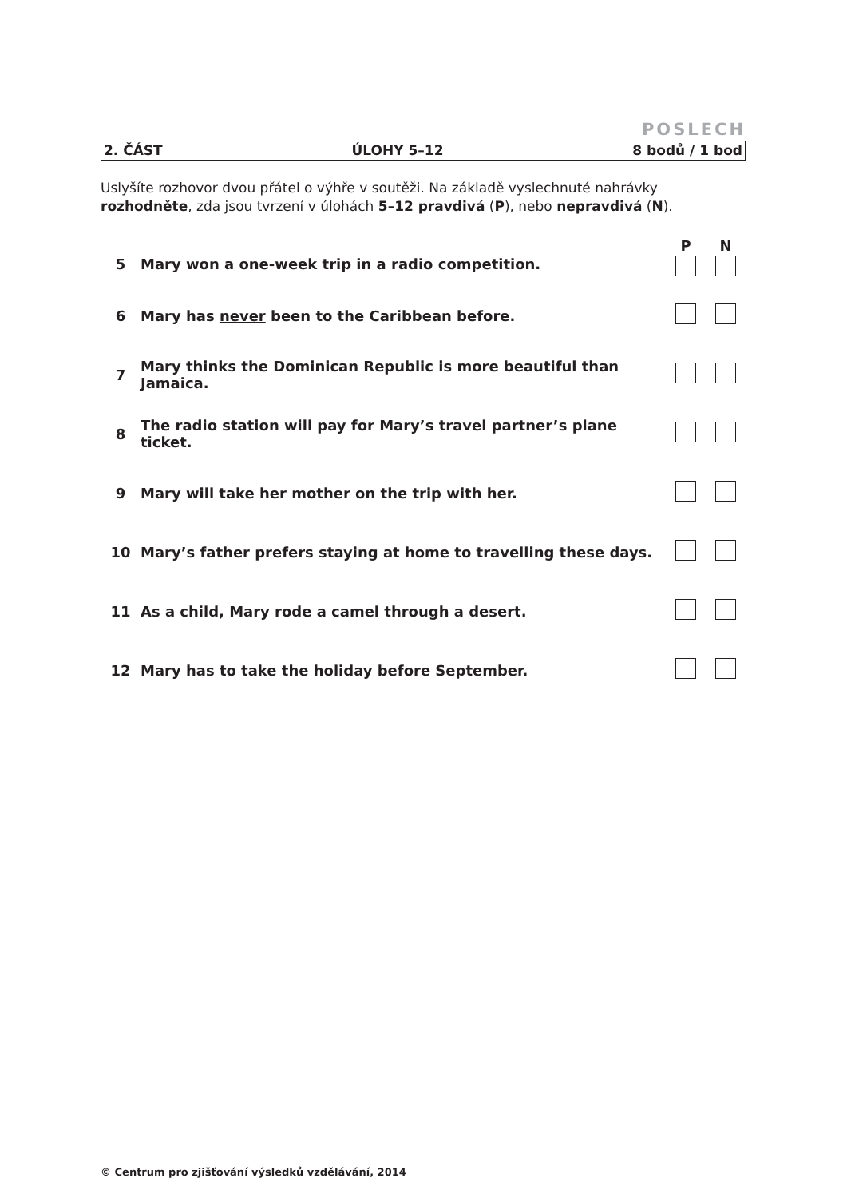POSLECH
2. ČÁST ÚLOHY 5–12 8 bodů / 1 bod
Uslyšíte rozhovor dvou přátel o výhře v soutěži. Na základě vyslechnuté nahrávky
rozhodněte, zda jsou tvrzení v úlohách 5–12 pravdivá (P), nebo nepravdivá (N).
| | | P | N |
| --- | --- | --- | --- |
| 5 | Mary won a one-week trip in a radio competition. | | |
| 6 | Mary has never been to the Caribbean before. | | |
| 7 | Mary thinks the Dominican Republic is more beautiful than Jamaica. | | |
| 8 | The radio station will pay for Mary’s travel partner’s plane ticket. | | |
| 9 | Mary will take her mother on the trip with her. | | |
| 10 | Mary’s father prefers staying at home to travelling these days. | | |
| 11 | As a child, Mary rode a camel through a desert. | | |
| 12 | Mary has to take the holiday before September. | | |
© Centrum pro zjišťování výsledků vzdělávání, 2014